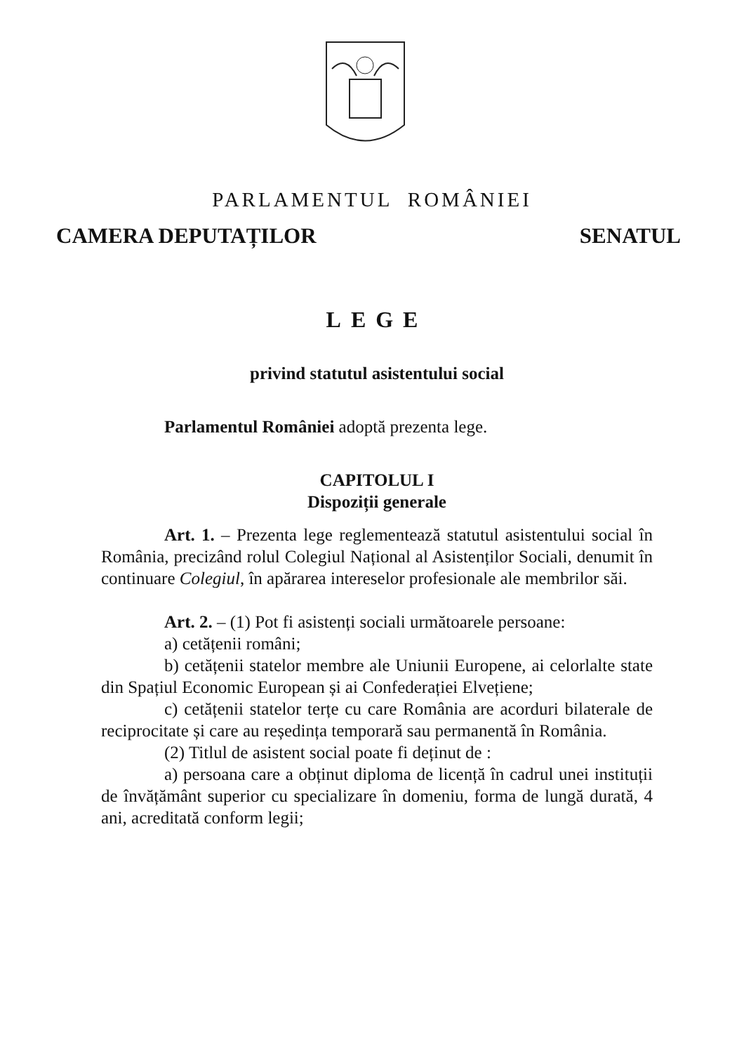PARLAMENTUL ROMÂNIEI
CAMERA DEPUTAȚILOR SENATUL
LEGE
privind statutul asistentului social
Parlamentul României adoptă prezenta lege.
CAPITOLUL I
Dispoziții generale
Art. 1. – Prezenta lege reglementează statutul asistentului social în România, precizând rolul Colegiul Național al Asistenților Sociali, denumit în continuare Colegiul, în apărarea intereselor profesionale ale membrilor săi.
Art. 2. – (1) Pot fi asistenți sociali următoarele persoane:
a) cetățenii români;
b) cetățenii statelor membre ale Uniunii Europene, ai celorlalte state din Spațiul Economic European și ai Confederației Elvețiene;
c) cetățenii statelor terțe cu care România are acorduri bilaterale de reciprocitate și care au reședința temporară sau permanentă în România.
(2) Titlul de asistent social poate fi deținut de :
a) persoana care a obținut diploma de licență în cadrul unei instituții de învățământ superior cu specializare în domeniu, forma de lungă durată, 4 ani, acreditată conform legii;